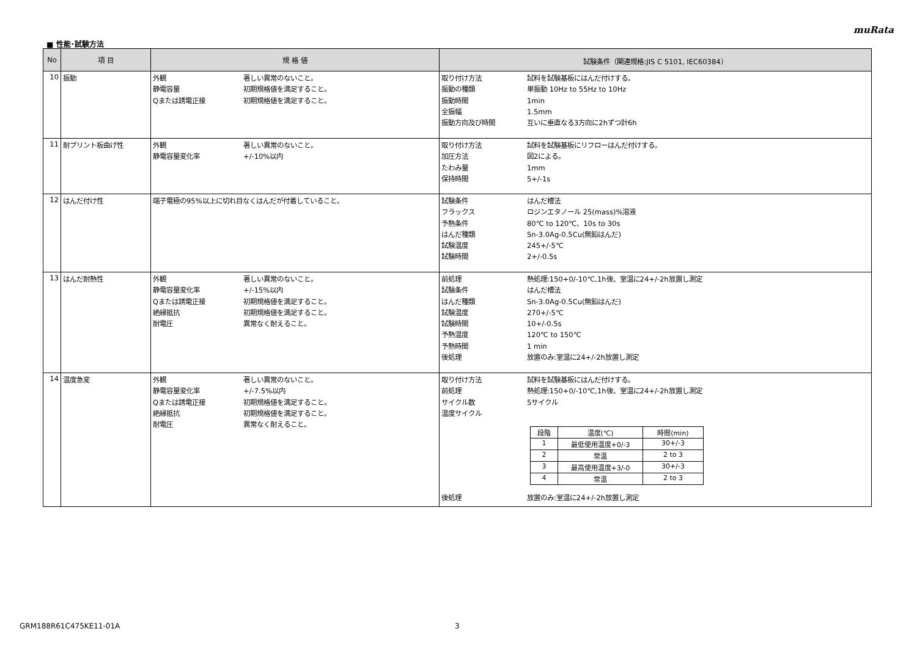muRata
■ 性能･試験方法
| No | 項 目 | 規 格 値 | 試験条件（関連規格:JIS C 5101, IEC60384） |
| --- | --- | --- | --- |
| 10 | 振動 | 外観 著しい異常のないこと。 静電容量 初期規格値を満足すること。 Qまたは誘電正接 初期規格値を満足すること。 | 取り付け方法 試料を試験基板にはんだ付けする。 振動の種類 単振動 10Hz to 55Hz to 10Hz 振動時間 1min 全振幅 1.5mm 振動方向及び時間 互いに垂直なる3方向に2hずつ計6h |
| 11 | 耐プリント板曲げ性 | 外観 著しい異常のないこと。 静電容量変化率 +/-10%以内 | 取り付け方法 試料を試験基板にリフローはんだ付けする。 加圧方法 図2による。 たわみ量 1mm 保持時間 5+/-1s |
| 12 | はんだ付け性 | 端子電極の95%以上に切れ目なくはんだが付着していること。 | 試験条件 はんだ槽法 フラックス ロジンエタノール 25(mass)%溶液 予熱条件 80℃ to 120℃、10s to 30s はんだ種類 Sn-3.0Ag-0.5Cu(無鉛はんだ) 試験温度 245+/-5℃ 試験時間 2+/-0.5s |
| 13 | はんだ耐熱性 | 外観 著しい異常のないこと。 静電容量変化率 +/-15%以内 Qまたは誘電正接 初期規格値を満足すること。 絶縁抵抗 初期規格値を満足すること。 耐電圧 異常なく耐えること。 | 前処理 熱処理:150+0/-10℃,1h後、室温に24+/-2h放置し測定 試験条件 はんだ槽法 はんだ種類 Sn-3.0Ag-0.5Cu(無鉛はんだ) 試験温度 270+/-5℃ 試験時間 10+/-0.5s 予熱温度 120℃ to 150℃ 予熱時間 1 min 後処理 放置のみ:室温に24+/-2h放置し測定 |
| 14 | 温度急変 | 外観 著しい異常のないこと。 静電容量変化率 +/-7.5%以内 Qまたは誘電正接 初期規格値を満足すること。 絶縁抵抗 初期規格値を満足すること。 耐電圧 異常なく耐えること。 | 取り付け方法 試料を試験基板にはんだ付けする。 前処理 熱処理:150+0/-10℃,1h後、室温に24+/-2h放置し測定 サイクル数 5サイクル 温度サイクル / 段階 / 温度(℃) / 時間(min) / / 1 / 最低使用温度+0/-3 / 30+/-3 / / 2 / 常温 / 2 to 3 / / 3 / 最高使用温度+3/-0 / 30+/-3 / / 4 / 常温 / 2 to 3 / 後処理 放置のみ:室温に24+/-2h放置し測定 |
GRM188R61C475KE11-01A 3